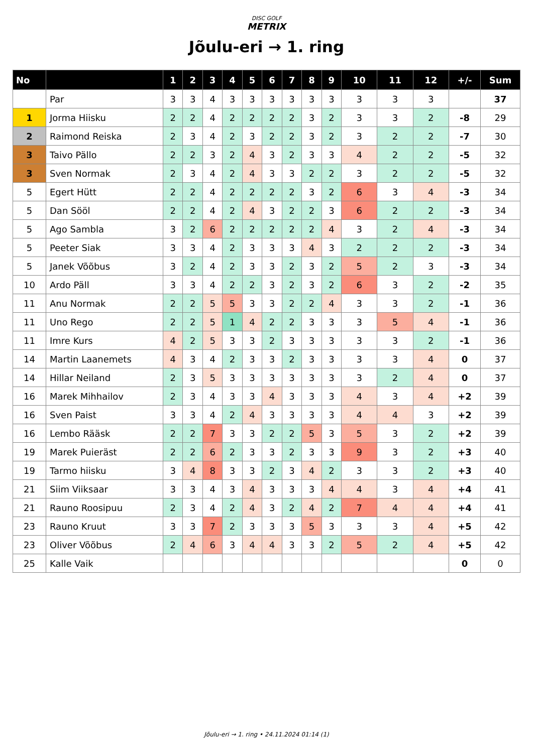DISC GOLF
METRIX
Jõulu-eri → 1. ring
| No | | 1 | 2 | 3 | 4 | 5 | 6 | 7 | 8 | 9 | 10 | 11 | 12 | +/- | Sum |
| --- | --- | --- | --- | --- | --- | --- | --- | --- | --- | --- | --- | --- | --- | --- | --- |
| | Par | 3 | 3 | 4 | 3 | 3 | 3 | 3 | 3 | 3 | 3 | 3 | 3 | | 37 |
| 1 | Jorma Hiisku | 2 | 2 | 4 | 2 | 2 | 2 | 2 | 3 | 2 | 3 | 3 | 2 | -8 | 29 |
| 2 | Raimond Reiska | 2 | 3 | 4 | 2 | 3 | 2 | 2 | 3 | 2 | 3 | 2 | 2 | -7 | 30 |
| 3 | Taivo Pällo | 2 | 2 | 3 | 2 | 4 | 3 | 2 | 3 | 3 | 4 | 2 | 2 | -5 | 32 |
| 3 | Sven Normak | 2 | 3 | 4 | 2 | 4 | 3 | 3 | 2 | 2 | 3 | 2 | 2 | -5 | 32 |
| 5 | Egert Hütt | 2 | 2 | 4 | 2 | 2 | 2 | 2 | 3 | 2 | 6 | 3 | 4 | -3 | 34 |
| 5 | Dan Sööl | 2 | 2 | 4 | 2 | 4 | 3 | 2 | 2 | 3 | 6 | 2 | 2 | -3 | 34 |
| 5 | Ago Sambla | 3 | 2 | 6 | 2 | 2 | 2 | 2 | 2 | 4 | 3 | 2 | 4 | -3 | 34 |
| 5 | Peeter Siak | 3 | 3 | 4 | 2 | 3 | 3 | 3 | 4 | 3 | 2 | 2 | 2 | -3 | 34 |
| 5 | Janek Võõbus | 3 | 2 | 4 | 2 | 3 | 3 | 2 | 3 | 2 | 5 | 2 | 3 | -3 | 34 |
| 10 | Ardo Päll | 3 | 3 | 4 | 2 | 2 | 3 | 2 | 3 | 2 | 6 | 3 | 2 | -2 | 35 |
| 11 | Anu Normak | 2 | 2 | 5 | 5 | 3 | 3 | 2 | 2 | 4 | 3 | 3 | 2 | -1 | 36 |
| 11 | Uno Rego | 2 | 2 | 5 | 1 | 4 | 2 | 2 | 3 | 3 | 3 | 5 | 4 | -1 | 36 |
| 11 | Imre Kurs | 4 | 2 | 5 | 3 | 3 | 2 | 3 | 3 | 3 | 3 | 3 | 2 | -1 | 36 |
| 14 | Martin Laanemets | 4 | 3 | 4 | 2 | 3 | 3 | 2 | 3 | 3 | 3 | 3 | 4 | 0 | 37 |
| 14 | Hillar Neiland | 2 | 3 | 5 | 3 | 3 | 3 | 3 | 3 | 3 | 3 | 2 | 4 | 0 | 37 |
| 16 | Marek Mihhailov | 2 | 3 | 4 | 3 | 3 | 4 | 3 | 3 | 3 | 4 | 3 | 4 | +2 | 39 |
| 16 | Sven Paist | 3 | 3 | 4 | 2 | 4 | 3 | 3 | 3 | 3 | 4 | 4 | 3 | +2 | 39 |
| 16 | Lembo Rääsk | 2 | 2 | 7 | 3 | 3 | 2 | 2 | 5 | 3 | 5 | 3 | 2 | +2 | 39 |
| 19 | Marek Puieräst | 2 | 2 | 6 | 2 | 3 | 3 | 2 | 3 | 3 | 9 | 3 | 2 | +3 | 40 |
| 19 | Tarmo hiisku | 3 | 4 | 8 | 3 | 3 | 2 | 3 | 4 | 2 | 3 | 3 | 2 | +3 | 40 |
| 21 | Siim Viiksaar | 3 | 3 | 4 | 3 | 4 | 3 | 3 | 3 | 4 | 4 | 3 | 4 | +4 | 41 |
| 21 | Rauno Roosipuu | 2 | 3 | 4 | 2 | 4 | 3 | 2 | 4 | 2 | 7 | 4 | 4 | +4 | 41 |
| 23 | Rauno Kruut | 3 | 3 | 7 | 2 | 3 | 3 | 3 | 5 | 3 | 3 | 3 | 4 | +5 | 42 |
| 23 | Oliver Võõbus | 2 | 4 | 6 | 3 | 4 | 4 | 3 | 3 | 2 | 5 | 2 | 4 | +5 | 42 |
| 25 | Kalle Vaik | | | | | | | | | | | | | 0 | 0 |
Jõulu-eri → 1. ring • 24.11.2024 01:14 (1)